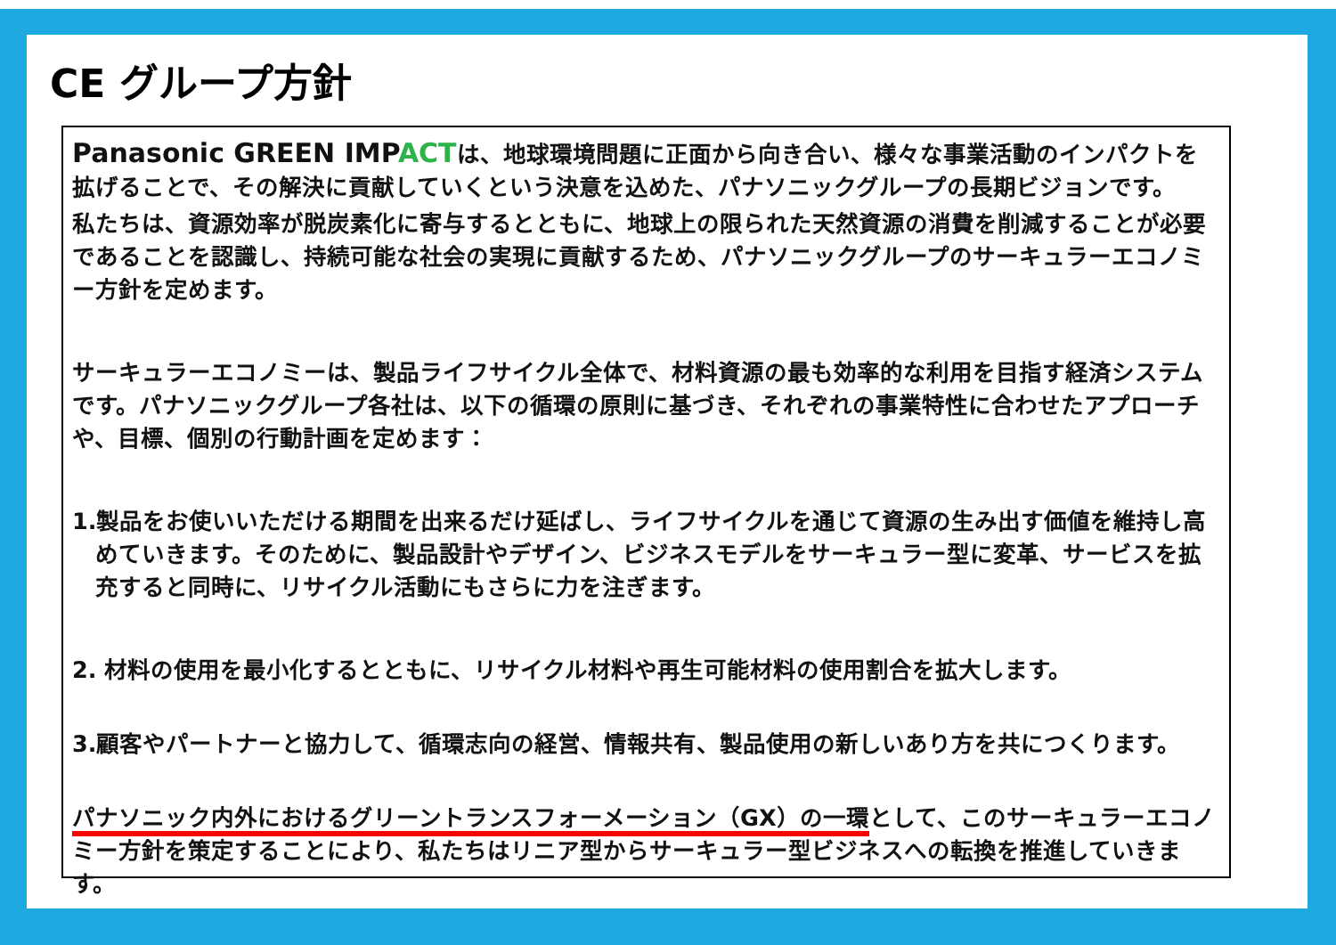CE グループ方針
Panasonic GREEN IMPACTは、地球環境問題に正面から向き合い、様々な事業活動のインパクトを拡げることで、その解決に貢献していくという決意を込めた、パナソニックグループの長期ビジョンです。
私たちは、資源効率が脱炭素化に寄与するとともに、地球上の限られた天然資源の消費を削減することが必要であることを認識し、持続可能な社会の実現に貢献するため、パナソニックグループのサーキュラーエコノミー方針を定めます。
サーキュラーエコノミーは、製品ライフサイクル全体で、材料資源の最も効率的な利用を目指す経済システムです。パナソニックグループ各社は、以下の循環の原則に基づき、それぞれの事業特性に合わせたアプローチや、目標、個別の行動計画を定めます：
1.製品をお使いいただける期間を出来るだけ延ばし、ライフサイクルを通じて資源の生み出す価値を維持し高めていきます。そのために、製品設計やデザイン、ビジネスモデルをサーキュラー型に変革、サービスを拡充すると同時に、リサイクル活動にもさらに力を注ぎます。
2. 材料の使用を最小化するとともに、リサイクル材料や再生可能材料の使用割合を拡大します。
3.顧客やパートナーと協力して、循環志向の経営、情報共有、製品使用の新しいあり方を共につくります。
パナソニック内外におけるグリーントランスフォーメーション（GX）の一環として、このサーキュラーエコノミー方針を策定することにより、私たちはリニア型からサーキュラー型ビジネスへの転換を推進していきます。